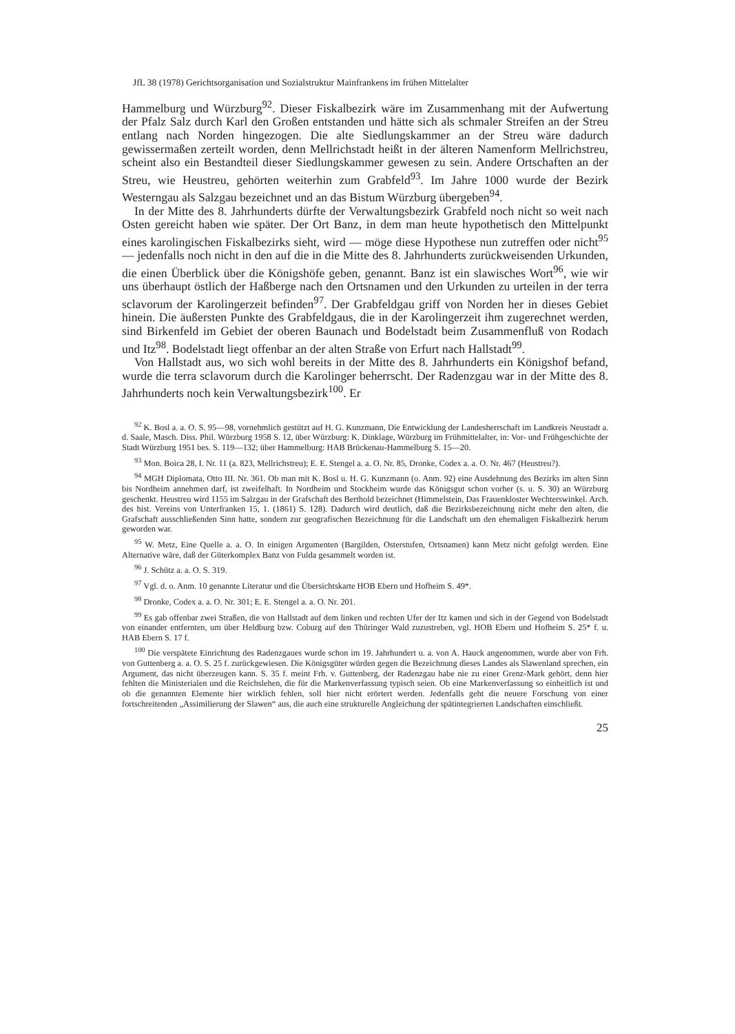JfL 38 (1978) Gerichtsorganisation und Sozialstruktur Mainfrankens im frühen Mittelalter
Hammelburg und Würzburg<sup>92</sup>. Dieser Fiskalbezirk wäre im Zusammenhang mit der Aufwertung der Pfalz Salz durch Karl den Großen entstanden und hätte sich als schmaler Streifen an der Streu entlang nach Norden hingezogen. Die alte Siedlungskammer an der Streu wäre dadurch gewissermaßen zerteilt worden, denn Mellrichstadt heißt in der älteren Namenform Mellrichstreu, scheint also ein Bestandteil dieser Siedlungskammer gewesen zu sein. Andere Ortschaften an der Streu, wie Heustreu, gehörten weiterhin zum Grabfeld<sup>93</sup>. Im Jahre 1000 wurde der Bezirk Westerngau als Salzgau bezeichnet und an das Bistum Würzburg übergeben<sup>94</sup>.
In der Mitte des 8. Jahrhunderts dürfte der Verwaltungsbezirk Grabfeld noch nicht so weit nach Osten gereicht haben wie später. Der Ort Banz, in dem man heute hypothetisch den Mittelpunkt eines karolingischen Fiskalbezirks sieht, wird — möge diese Hypothese nun zutreffen oder nicht<sup>95</sup> — jedenfalls noch nicht in den auf die in die Mitte des 8. Jahrhunderts zurückweisenden Urkunden, die einen Überblick über die Königshöfe geben, genannt. Banz ist ein slawisches Wort<sup>96</sup>, wie wir uns überhaupt östlich der Haßberge nach den Ortsnamen und den Urkunden zu urteilen in der terra sclavorum der Karolingerzeit befinden<sup>97</sup>. Der Grabfeldgau griff von Norden her in dieses Gebiet hinein. Die äußersten Punkte des Grabfeldgaus, die in der Karolingerzeit ihm zugerechnet werden, sind Birkenfeld im Gebiet der oberen Baunach und Bodelstadt beim Zusammenfluß von Rodach und Itz<sup>98</sup>. Bodelstadt liegt offenbar an der alten Straße von Erfurt nach Hallstadt<sup>99</sup>.
Von Hallstadt aus, wo sich wohl bereits in der Mitte des 8. Jahrhunderts ein Königshof befand, wurde die terra sclavorum durch die Karolinger beherrscht. Der Radenzgau war in der Mitte des 8. Jahrhunderts noch kein Verwaltungsbezirk<sup>100</sup>. Er
<sup>92</sup> K. Bosl a. a. O. S. 95—98, vornehmlich gestützt auf H. G. Kunzmann, Die Entwicklung der Landesherrschaft im Landkreis Neustadt a. d. Saale, Masch. Diss. Phil. Würzburg 1958 S. 12, über Würzburg: K. Dinklage, Würzburg im Frühmittelalter, in: Vor- und Frühgeschichte der Stadt Würzburg 1951 bes. S. 119—132; über Hammelburg: HAB Brückenau-Hammelburg S. 15—20.
<sup>93</sup> Mon. Boica 28, I. Nr. 11 (a. 823, Mellrichstreu); E. E. Stengel a. a. O. Nr. 85, Dronke, Codex a. a. O. Nr. 467 (Heustreu?).
<sup>94</sup> MGH Diplomata, Otto III. Nr. 361. Ob man mit K. Bosl u. H. G. Kunzmann (o. Anm. 92) eine Ausdehnung des Bezirks im alten Sinn bis Nordheim annehmen darf, ist zweifelhaft. In Nordheim und Stockheim wurde das Königsgut schon vorher (s. u. S. 30) an Würzburg geschenkt. Heustreu wird 1155 im Salzgau in der Grafschaft des Berthold bezeichnet (Himmelstein, Das Frauenkloster Wechterswinkel. Arch. des hist. Vereins von Unterfranken 15, 1. (1861) S. 128). Dadurch wird deutlich, daß die Bezirksbezeichnung nicht mehr den alten, die Grafschaft ausschließenden Sinn hatte, sondern zur geografischen Bezeichnung für die Landschaft um den ehemaligen Fiskalbezirk herum geworden war.
<sup>95</sup> W. Metz, Eine Quelle a. a. O. In einigen Argumenten (Bargilden, Osterstufen, Ortsnamen) kann Metz nicht gefolgt werden. Eine Alternative wäre, daß der Güterkomplex Banz von Fulda gesammelt worden ist.
<sup>96</sup> J. Schütz a. a. O. S. 319.
<sup>97</sup> Vgl. d. o. Anm. 10 genannte Literatur und die Übersichtskarte HOB Ebern und Hofheim S. 49*.
<sup>98</sup> Dronke, Codex a. a. O. Nr. 301; E. E. Stengel a. a. O. Nr. 201.
<sup>99</sup> Es gab offenbar zwei Straßen, die von Hallstadt auf dem linken und rechten Ufer der Itz kamen und sich in der Gegend von Bodelstadt von einander entfernten, um über Heldburg bzw. Coburg auf den Thüringer Wald zuzustreben, vgl. HOB Ebern und Hofheim S. 25* f. u. HAB Ebern S. 17 f.
<sup>100</sup> Die verspätete Einrichtung des Radenzgaues wurde schon im 19. Jahrhundert u. a. von A. Hauck angenommen, wurde aber von Frh. von Guttenberg a. a. O. S. 25 f. zurückgewiesen. Die Königsgüter würden gegen die Bezeichnung dieses Landes als Slawenland sprechen, ein Argument, das nicht überzeugen kann. S. 35 f. meint Frh. v. Guttenberg, der Radenzgau habe nie zu einer Grenz-Mark gehört, denn hier fehlten die Ministerialen und die Reichslehen, die für die Markenverfassung typisch seien. Ob eine Markenverfassung so einheitlich ist und ob die genannten Elemente hier wirklich fehlen, soll hier nicht erörtert werden. Jedenfalls geht die neuere Forschung von einer fortschreitenden „Assimilierung der Slawen“ aus, die auch eine strukturelle Angleichung der spätintegrierten Landschaften einschließt.
25